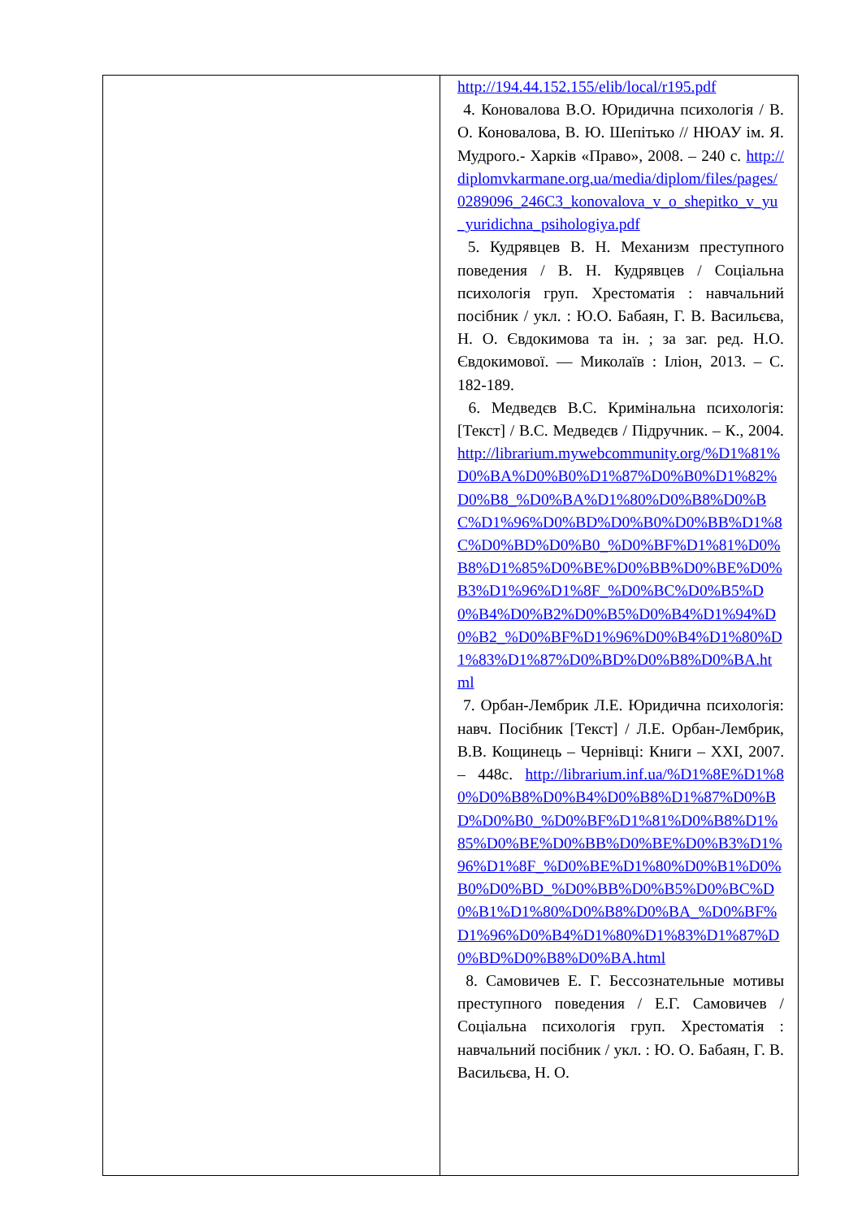| | http://194.44.152.155/elib/local/r195.pdf 4. Коновалова В.О. Юридична психологія / В. О. Коновалова, В. Ю. Шепітько // НЮАУ ім. Я. Мудрого.- Харків «Право», 2008. – 240 с. http://diplomvkarmane.org.ua/media/diplom/files/pages/0289096_246C3_konovalova_v_o_shepitko_v_yu_yuridichna_psihologiya.pdf 5. Кудрявцев В. Н. Механизм преступного поведения / В. Н. Кудрявцев / Соціальна психологія груп. Хрестоматія : навчальний посібник / укл. : Ю.О. Бабаян, Г. В. Васильєва, Н. О. Євдокимова та ін. ; за заг. ред. Н.О. Євдокимової. — Миколаїв : Іліон, 2013. – С. 182-189. 6. Медведєв В.С. Кримінальна психологія: [Текст] / В.С. Медведєв / Підручник. – К., 2004. http://librarium.mywebcommunity.org/%D1%81%D0%BA%D0%B0%D1%87%D0%B0%D1%82%D0%B8_%D0%BA%D1%80%D0%B8%D0%BC%D1%96%D0%BD%D0%B0%D0%BB%D1%8C%D0%BD%D0%B0_%D0%BF%D1%81%D0%B8%D1%85%D0%BE%D0%BB%D0%BE%D0%B3%D1%96%D1%8F_%D0%BC%D0%B5%D0%B4%D0%B2%D0%B5%D0%B4%D1%94%D0%B2_%D0%BF%D1%96%D0%B4%D1%80%D1%83%D1%87%D0%BD%D0%B8%D0%BA.html 7. Орбан-Лембрик Л.Е. Юридична психологія: навч. Посібник [Текст] / Л.Е. Орбан-Лембрик, В.В. Кощинець – Чернівці: Книги – XXI, 2007. – 448с. http://librarium.inf.ua/%D1%8E%D1%80%D0%B8%D0%B4%D0%B8%D1%87%D0%BD%D0%B0_%D0%BF%D1%81%D0%B8%D1%85%D0%BE%D0%BB%D0%BE%D0%B3%D1%96%D1%8F_%D0%BE%D1%80%D0%B1%D0%B0%D0%BD_%D0%BB%D0%B5%D0%BC%D0%B1%D1%80%D0%B8%D0%BA_%D0%BF%D1%96%D0%B4%D1%80%D1%83%D1%87%D0%BD%D0%B8%D0%BA.html 8. Самовичев Е. Г. Бессознательные мотивы преступного поведения / Е.Г. Самовичев / Соціальна психологія груп. Хрестоматія : навчальний посібник / укл. : Ю. О. Бабаян, Г. В. Васильєва, Н. О. |